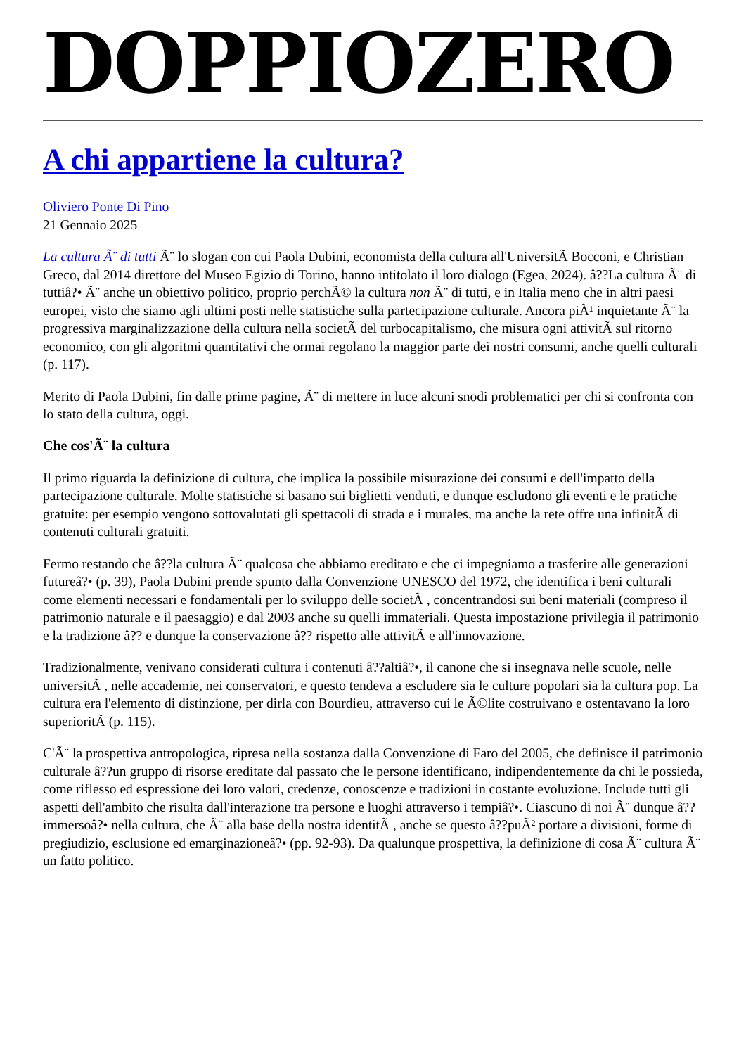DOPPIOZERO
A chi appartiene la cultura?
Oliviero Ponte Di Pino
21 Gennaio 2025
La cultura Ã¨ di tutti Ã¨ lo slogan con cui Paola Dubini, economista della cultura all'UniversitÃ Bocconi, e Christian Greco, dal 2014 direttore del Museo Egizio di Torino, hanno intitolato il loro dialogo (Egea, 2024). â??La cultura Ã¨ di tuttiâ?• Ã¨ anche un obiettivo politico, proprio perchÃ© la cultura non Ã¨ di tutti, e in Italia meno che in altri paesi europei, visto che siamo agli ultimi posti nelle statistiche sulla partecipazione culturale. Ancora piÃ¹ inquietante Ã¨ la progressiva marginalizzazione della cultura nella societÃ del turbocapitalismo, che misura ogni attivitÃ sul ritorno economico, con gli algoritmi quantitativi che ormai regolano la maggior parte dei nostri consumi, anche quelli culturali (p. 117).
Merito di Paola Dubini, fin dalle prime pagine, Ã¨ di mettere in luce alcuni snodi problematici per chi si confronta con lo stato della cultura, oggi.
Che cos'Ã¨ la cultura
Il primo riguarda la definizione di cultura, che implica la possibile misurazione dei consumi e dell'impatto della partecipazione culturale. Molte statistiche si basano sui biglietti venduti, e dunque escludono gli eventi e le pratiche gratuite: per esempio vengono sottovalutati gli spettacoli di strada e i murales, ma anche la rete offre una infinitÃ di contenuti culturali gratuiti.
Fermo restando che â??la cultura Ã¨ qualcosa che abbiamo ereditato e che ci impegniamo a trasferire alle generazioni futureâ?• (p. 39), Paola Dubini prende spunto dalla Convenzione UNESCO del 1972, che identifica i beni culturali come elementi necessari e fondamentali per lo sviluppo delle societÃ , concentrandosi sui beni materiali (compreso il patrimonio naturale e il paesaggio) e dal 2003 anche su quelli immateriali. Questa impostazione privilegia il patrimonio e la tradizione â?? e dunque la conservazione â?? rispetto alle attivitÃ e all'innovazione.
Tradizionalmente, venivano considerati cultura i contenuti â??altiâ?•, il canone che si insegnava nelle scuole, nelle universitÃ , nelle accademie, nei conservatori, e questo tendeva a escludere sia le culture popolari sia la cultura pop. La cultura era l'elemento di distinzione, per dirla con Bourdieu, attraverso cui le Ã©lite costruivano e ostentavano la loro superioritÃ (p. 115).
C'Ã¨ la prospettiva antropologica, ripresa nella sostanza dalla Convenzione di Faro del 2005, che definisce il patrimonio culturale â??un gruppo di risorse ereditate dal passato che le persone identificano, indipendentemente da chi le possieda, come riflesso ed espressione dei loro valori, credenze, conoscenze e tradizioni in costante evoluzione. Include tutti gli aspetti dell'ambito che risulta dall'interazione tra persone e luoghi attraverso i tempiâ?•. Ciascuno di noi Ã¨ dunque â??immersoâ?• nella cultura, che Ã¨ alla base della nostra identitÃ , anche se questo â??puÃ² portare a divisioni, forme di pregiudizio, esclusione ed emarginazioneâ?• (pp. 92-93). Da qualunque prospettiva, la definizione di cosa Ã¨ cultura Ã¨ un fatto politico.